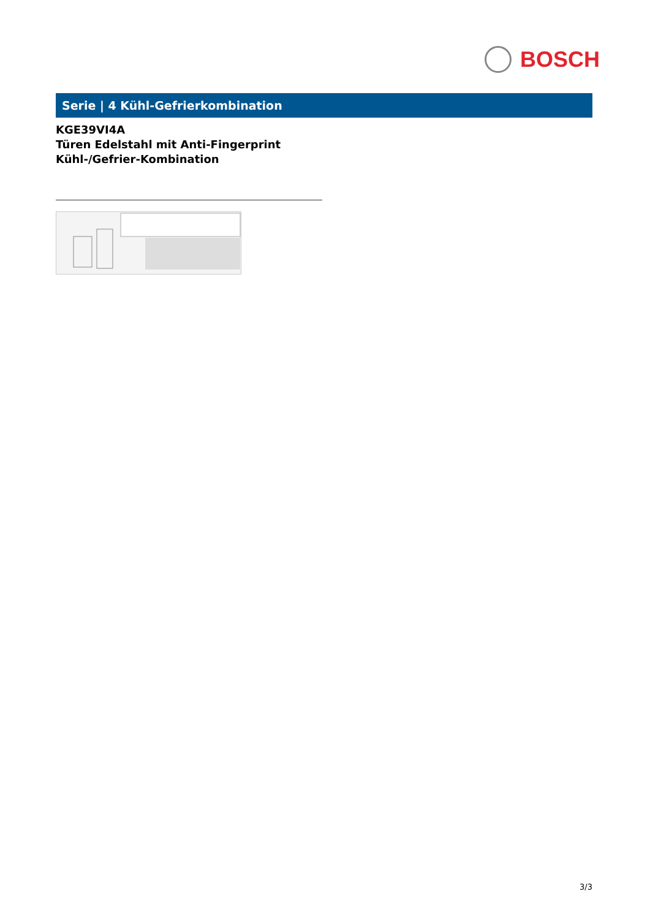BOSCH
Serie | 4 Kühl-Gefrierkombination
KGE39VI4A
Türen Edelstahl mit Anti-Fingerprint
Kühl-/Gefrier-Kombination
3/3